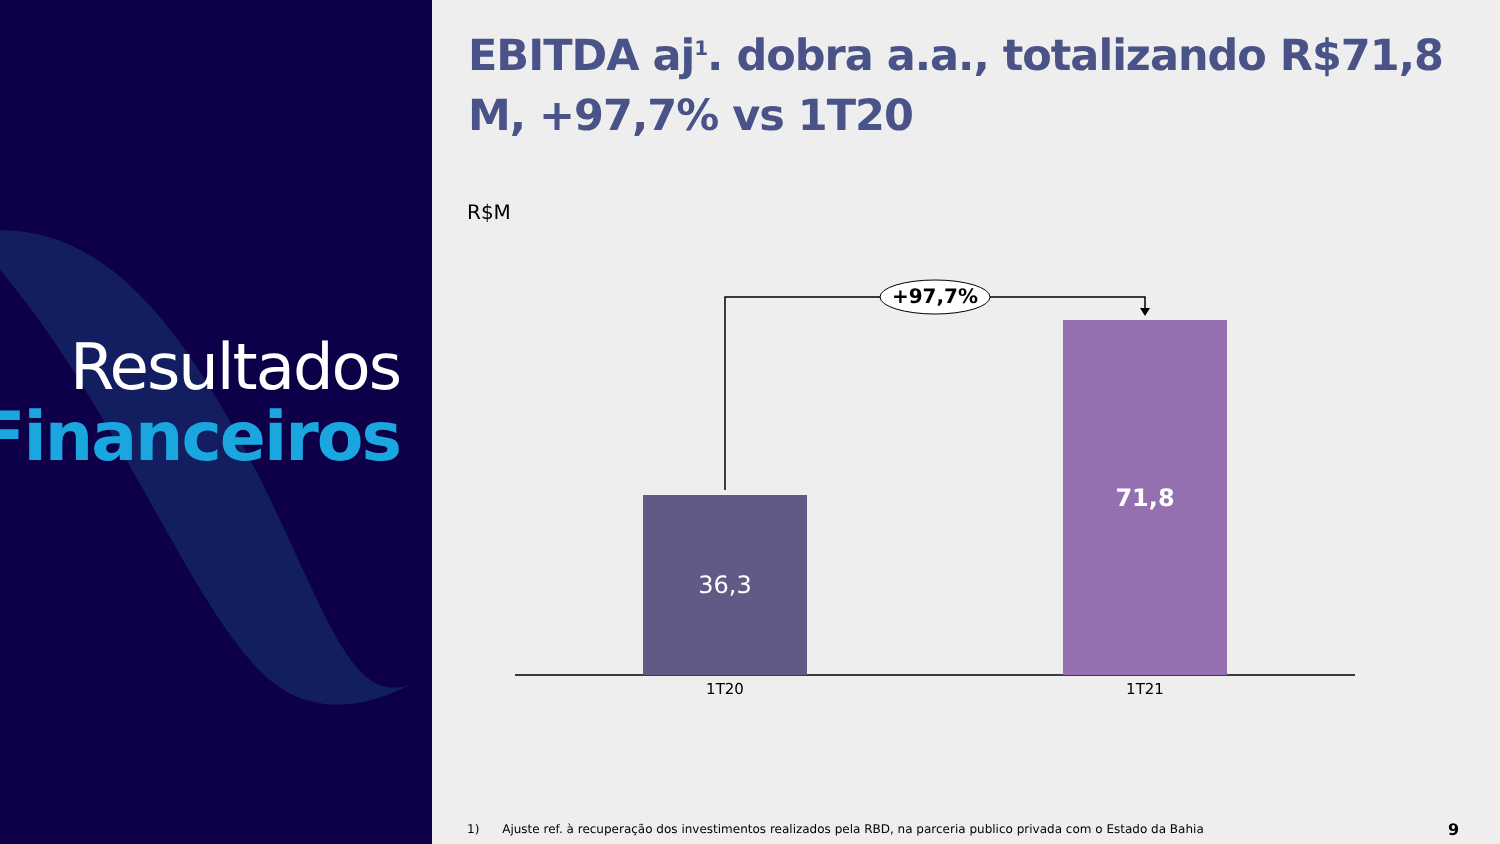Resultados
Financeiros
EBITDA aj<sup>1</sup>. dobra a.a., totalizando R$71,8 M, +97,7% vs 1T20
R$M
+97,7%
36,3
71,8
1T20 1T21
1) Ajuste ref. à recuperação dos investimentos realizados pela RBD, na parceria publico privada com o Estado da Bahia
9